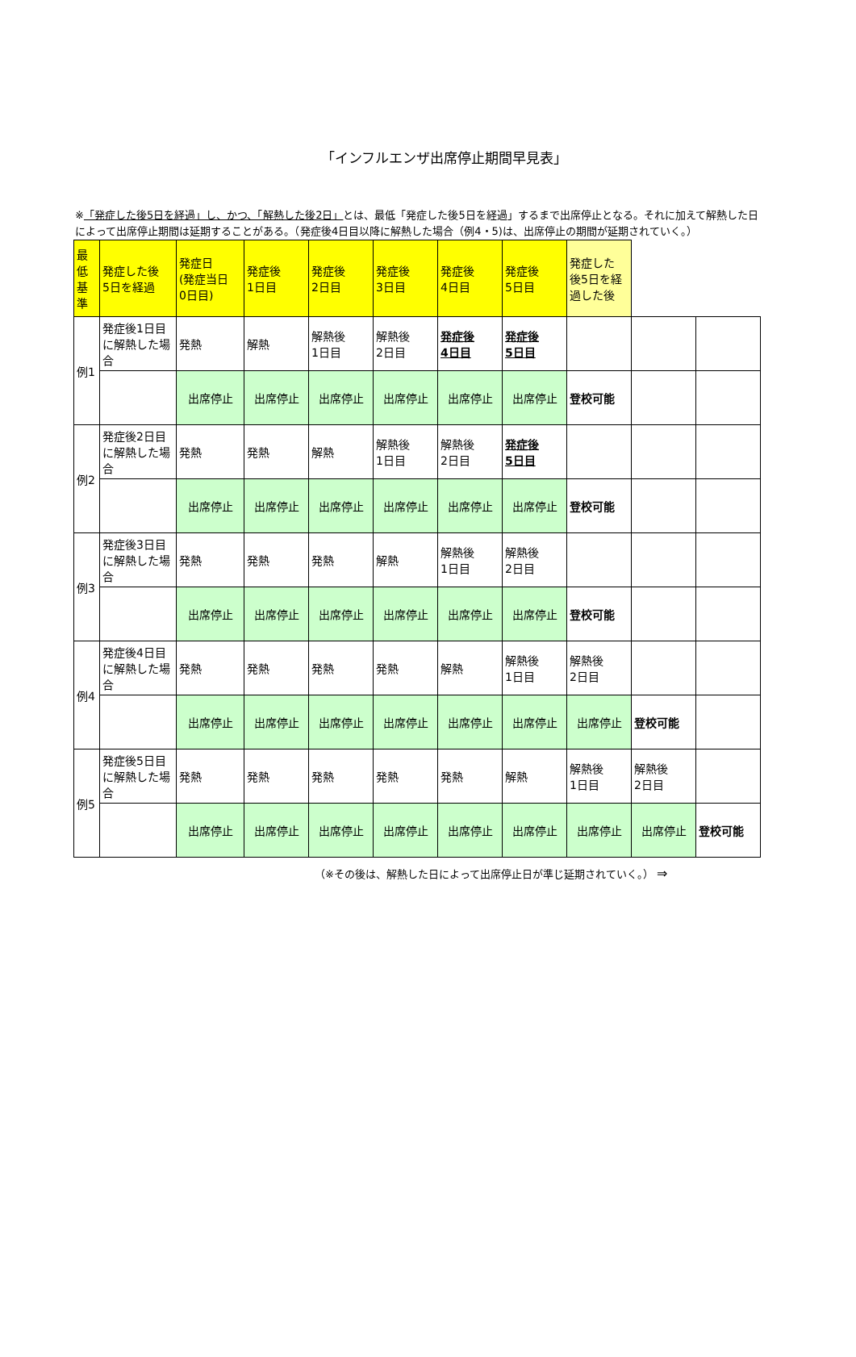「インフルエンザ出席停止期間早見表」
※「発症した後5日を経過」し、かつ、「解熱した後2日」とは、最低「発症した後5日を経過」するまで出席停止となる。それに加えて解熱した日によって出席停止期間は延期することがある。（発症後4日目以降に解熱した場合（例4・5)は、出席停止の期間が延期されていく。）
| 最 低 基 準 | 発症した後 5日を経過 | 発症日 (発症当日 0日目) | 発症後 1日目 | 発症後 2日目 | 発症後 3日目 | 発症後 4日目 | 発症後 5日目 | 発症した 後5日を経 過した後 | | |
| 例1 | 発症後1日目に解熱した場合 | 発熱 | 解熱 | 解熱後 1日目 | 解熱後 2日目 | 発症後 4日目 | 発症後 5日目 | | | |
| | | 出席停止 | 出席停止 | 出席停止 | 出席停止 | 出席停止 | 出席停止 | 登校可能 | | |
| 例2 | 発症後2日目に解熱した場合 | 発熱 | 発熱 | 解熱 | 解熱後 1日目 | 解熱後 2日目 | 発症後 5日目 | | | |
| | | 出席停止 | 出席停止 | 出席停止 | 出席停止 | 出席停止 | 出席停止 | 登校可能 | | |
| 例3 | 発症後3日目に解熱した場合 | 発熱 | 発熱 | 発熱 | 解熱 | 解熱後 1日目 | 解熱後 2日目 | | | |
| | | 出席停止 | 出席停止 | 出席停止 | 出席停止 | 出席停止 | 出席停止 | 登校可能 | | |
| 例4 | 発症後4日目に解熱した場合 | 発熱 | 発熱 | 発熱 | 発熱 | 解熱 | 解熱後 1日目 | 解熱後 2日目 | | |
| | | 出席停止 | 出席停止 | 出席停止 | 出席停止 | 出席停止 | 出席停止 | 出席停止 | 登校可能 | |
| 例5 | 発症後5日目に解熱した場合 | 発熱 | 発熱 | 発熱 | 発熱 | 発熱 | 解熱 | 解熱後 1日目 | 解熱後 2日目 | |
| | | 出席停止 | 出席停止 | 出席停止 | 出席停止 | 出席停止 | 出席停止 | 出席停止 | 出席停止 | 登校可能 |
（※その後は、解熱した日によって出席停止日が準じ延期されていく。） ⇒